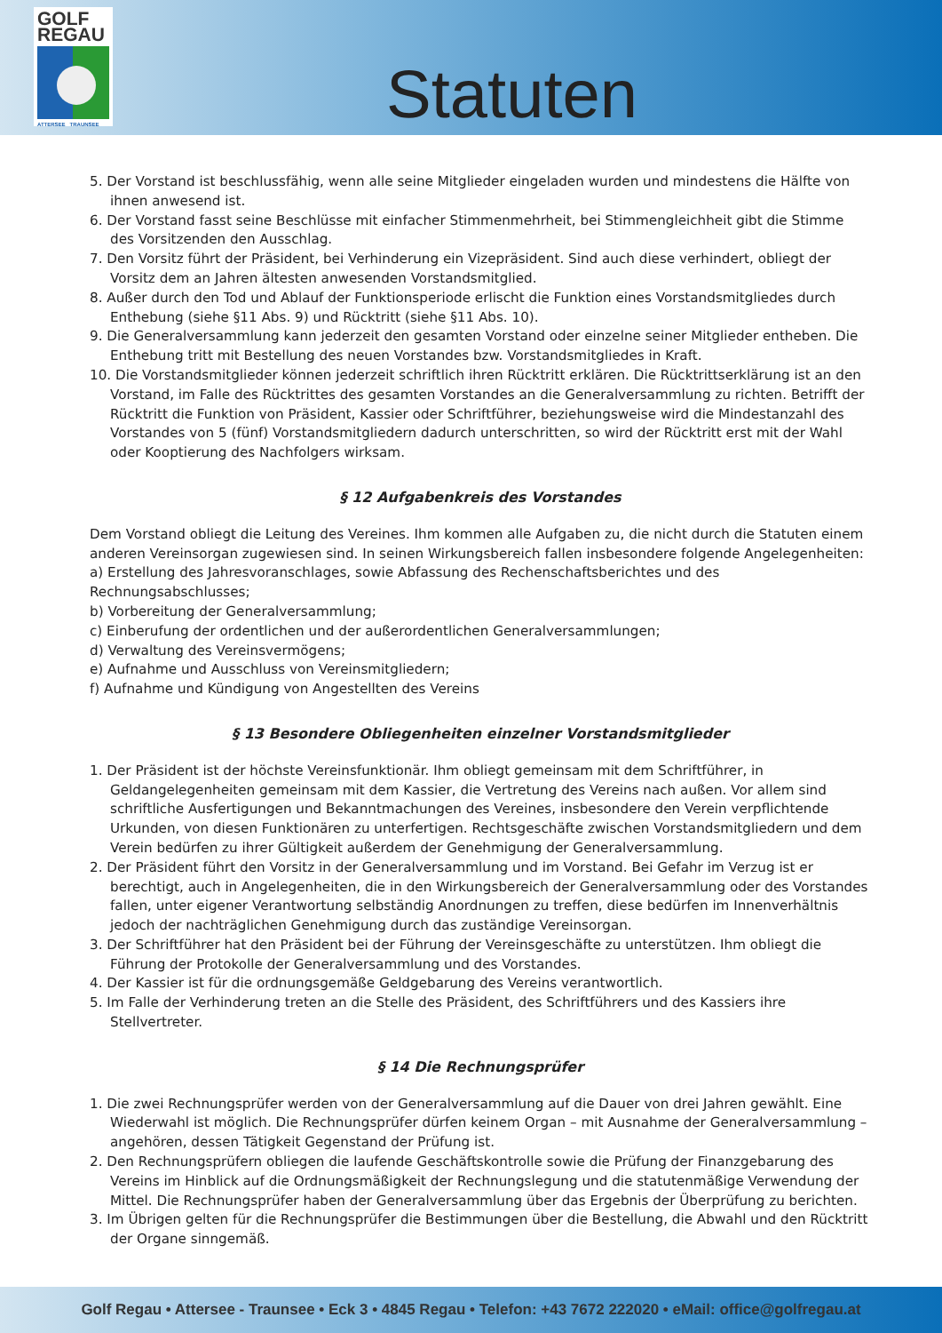GOLF
REGAU
ATTERSEE TRAUNSEE
Statuten
5. Der Vorstand ist beschlussfähig, wenn alle seine Mitglieder eingeladen wurden und mindestens die Hälfte von ihnen anwesend ist.
6. Der Vorstand fasst seine Beschlüsse mit einfacher Stimmenmehrheit, bei Stimmengleichheit gibt die Stimme des Vorsitzenden den Ausschlag.
7. Den Vorsitz führt der Präsident, bei Verhinderung ein Vizepräsident. Sind auch diese verhindert, obliegt der Vorsitz dem an Jahren ältesten anwesenden Vorstandsmitglied.
8. Außer durch den Tod und Ablauf der Funktionsperiode erlischt die Funktion eines Vorstandsmitgliedes durch Enthebung (siehe §11 Abs. 9) und Rücktritt (siehe §11 Abs. 10).
9. Die Generalversammlung kann jederzeit den gesamten Vorstand oder einzelne seiner Mitglieder entheben. Die Enthebung tritt mit Bestellung des neuen Vorstandes bzw. Vorstandsmitgliedes in Kraft.
10. Die Vorstandsmitglieder können jederzeit schriftlich ihren Rücktritt erklären. Die Rücktrittserklärung ist an den Vorstand, im Falle des Rücktrittes des gesamten Vorstandes an die Generalversammlung zu richten. Betrifft der Rücktritt die Funktion von Präsident, Kassier oder Schriftführer, beziehungsweise wird die Mindestanzahl des Vorstandes von 5 (fünf) Vorstandsmitgliedern dadurch unterschritten, so wird der Rücktritt erst mit der Wahl oder Kooptierung des Nachfolgers wirksam.
§ 12 Aufgabenkreis des Vorstandes
Dem Vorstand obliegt die Leitung des Vereines. Ihm kommen alle Aufgaben zu, die nicht durch die Statuten einem anderen Vereinsorgan zugewiesen sind. In seinen Wirkungsbereich fallen insbesondere folgende Angelegenheiten:
a) Erstellung des Jahresvoranschlages, sowie Abfassung des Rechenschaftsberichtes und des Rechnungsabschlusses;
b) Vorbereitung der Generalversammlung;
c) Einberufung der ordentlichen und der außerordentlichen Generalversammlungen;
d) Verwaltung des Vereinsvermögens;
e) Aufnahme und Ausschluss von Vereinsmitgliedern;
f) Aufnahme und Kündigung von Angestellten des Vereins
§ 13 Besondere Obliegenheiten einzelner Vorstandsmitglieder
1. Der Präsident ist der höchste Vereinsfunktionär. Ihm obliegt gemeinsam mit dem Schriftführer, in Geldangelegenheiten gemeinsam mit dem Kassier, die Vertretung des Vereins nach außen. Vor allem sind schriftliche Ausfertigungen und Bekanntmachungen des Vereines, insbesondere den Verein verpflichtende Urkunden, von diesen Funktionären zu unterfertigen. Rechtsgeschäfte zwischen Vorstandsmitgliedern und dem Verein bedürfen zu ihrer Gültigkeit außerdem der Genehmigung der Generalversammlung.
2. Der Präsident führt den Vorsitz in der Generalversammlung und im Vorstand. Bei Gefahr im Verzug ist er berechtigt, auch in Angelegenheiten, die in den Wirkungsbereich der Generalversammlung oder des Vorstandes fallen, unter eigener Verantwortung selbständig Anordnungen zu treffen, diese bedürfen im Innenverhältnis jedoch der nachträglichen Genehmigung durch das zuständige Vereinsorgan.
3. Der Schriftführer hat den Präsident bei der Führung der Vereinsgeschäfte zu unterstützen. Ihm obliegt die Führung der Protokolle der Generalversammlung und des Vorstandes.
4. Der Kassier ist für die ordnungsgemäße Geldgebarung des Vereins verantwortlich.
5. Im Falle der Verhinderung treten an die Stelle des Präsident, des Schriftführers und des Kassiers ihre Stellvertreter.
§ 14 Die Rechnungsprüfer
1. Die zwei Rechnungsprüfer werden von der Generalversammlung auf die Dauer von drei Jahren gewählt. Eine Wiederwahl ist möglich. Die Rechnungsprüfer dürfen keinem Organ – mit Ausnahme der Generalversammlung – angehören, dessen Tätigkeit Gegenstand der Prüfung ist.
2. Den Rechnungsprüfern obliegen die laufende Geschäftskontrolle sowie die Prüfung der Finanzgebarung des Vereins im Hinblick auf die Ordnungsmäßigkeit der Rechnungslegung und die statutenmäßige Verwendung der Mittel. Die Rechnungsprüfer haben der Generalversammlung über das Ergebnis der Überprüfung zu berichten.
3. Im Übrigen gelten für die Rechnungsprüfer die Bestimmungen über die Bestellung, die Abwahl und den Rücktritt der Organe sinngemäß.
Golf Regau • Attersee - Traunsee • Eck 3 • 4845 Regau • Telefon: +43 7672 222020 • eMail: office@golfregau.at